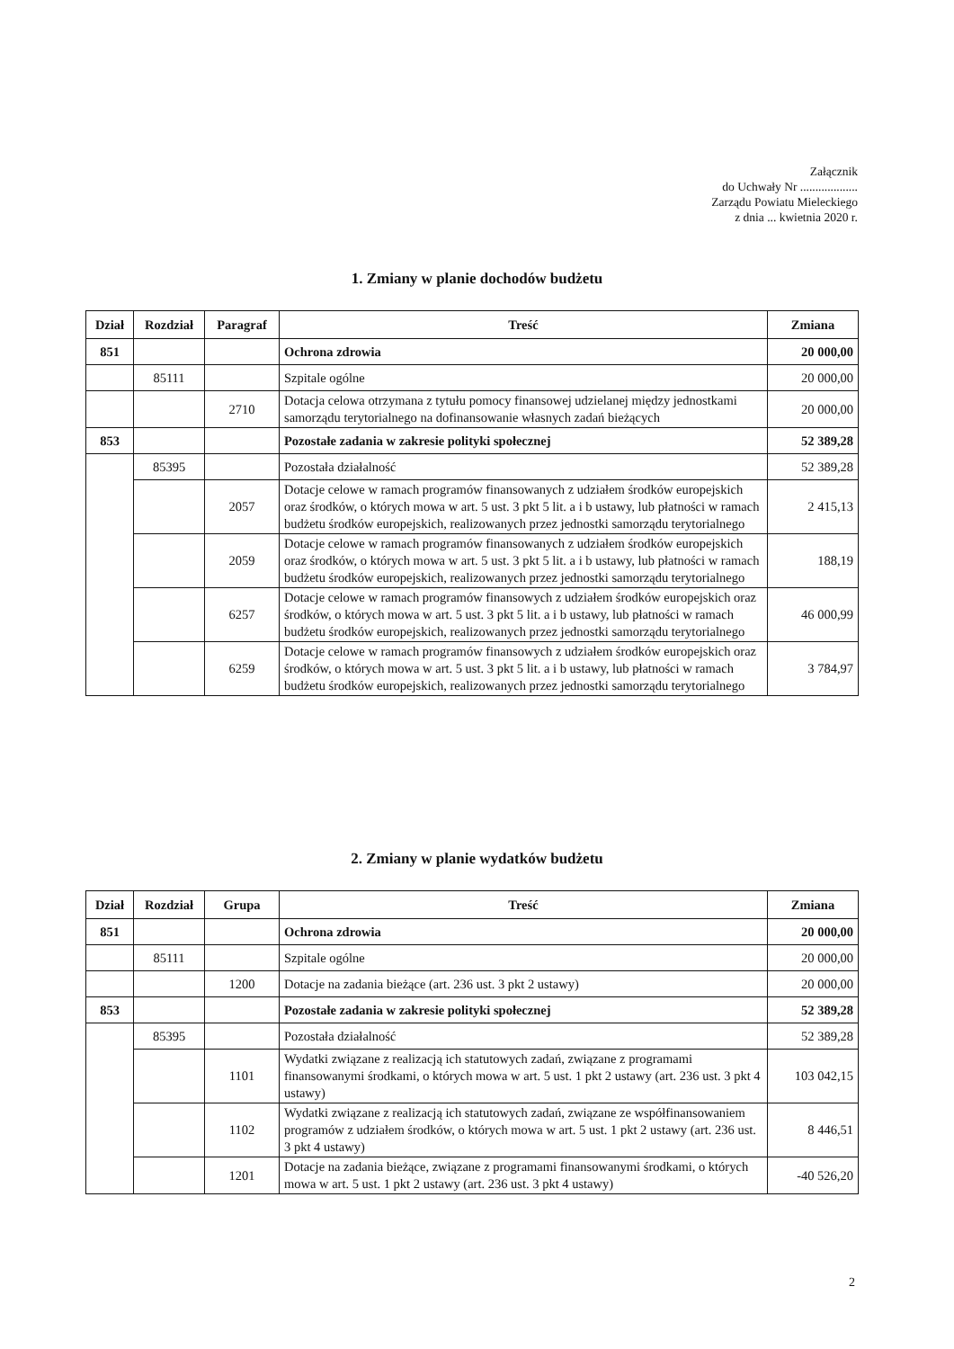Załącznik
do Uchwały Nr ...................
Zarządu Powiatu Mieleckiego
z dnia ... kwietnia 2020 r.
1. Zmiany w planie dochodów budżetu
| Dział | Rozdział | Paragraf | Treść | Zmiana |
| --- | --- | --- | --- | --- |
| 851 | | | Ochrona zdrowia | 20 000,00 |
| | 85111 | | Szpitale ogólne | 20 000,00 |
| | | 2710 | Dotacja celowa otrzymana z tytułu pomocy finansowej udzielanej między jednostkami samorządu terytorialnego na dofinansowanie własnych zadań bieżących | 20 000,00 |
| 853 | | | Pozostałe zadania w zakresie polityki społecznej | 52 389,28 |
| | 85395 | | Pozostała działalność | 52 389,28 |
| | | 2057 | Dotacje celowe w ramach programów finansowanych z udziałem środków europejskich oraz środków, o których mowa w art. 5 ust. 3 pkt 5 lit. a i b ustawy, lub płatności w ramach budżetu środków europejskich, realizowanych przez jednostki samorządu terytorialnego | 2 415,13 |
| | | 2059 | Dotacje celowe w ramach programów finansowanych z udziałem środków europejskich oraz środków, o których mowa w art. 5 ust. 3 pkt 5 lit. a i b ustawy, lub płatności w ramach budżetu środków europejskich, realizowanych przez jednostki samorządu terytorialnego | 188,19 |
| | | 6257 | Dotacje celowe w ramach programów finansowych z udziałem środków europejskich oraz środków, o których mowa w art. 5 ust. 3 pkt 5 lit. a i b ustawy, lub płatności w ramach budżetu środków europejskich, realizowanych przez jednostki samorządu terytorialnego | 46 000,99 |
| | | 6259 | Dotacje celowe w ramach programów finansowych z udziałem środków europejskich oraz środków, o których mowa w art. 5 ust. 3 pkt 5 lit. a i b ustawy, lub płatności w ramach budżetu środków europejskich, realizowanych przez jednostki samorządu terytorialnego | 3 784,97 |
2. Zmiany w planie wydatków budżetu
| Dział | Rozdział | Grupa | Treść | Zmiana |
| --- | --- | --- | --- | --- |
| 851 | | | Ochrona zdrowia | 20 000,00 |
| | 85111 | | Szpitale ogólne | 20 000,00 |
| | | 1200 | Dotacje na zadania bieżące (art. 236 ust. 3 pkt 2 ustawy) | 20 000,00 |
| 853 | | | Pozostałe zadania w zakresie polityki społecznej | 52 389,28 |
| | 85395 | | Pozostała działalność | 52 389,28 |
| | | 1101 | Wydatki związane z realizacją ich statutowych zadań, związane z programami finansowanymi środkami, o których mowa w art. 5 ust. 1 pkt 2 ustawy (art. 236 ust. 3 pkt 4 ustawy) | 103 042,15 |
| | | 1102 | Wydatki związane z realizacją ich statutowych zadań, związane ze współfinansowaniem programów z udziałem środków, o których mowa w art. 5 ust. 1 pkt 2 ustawy (art. 236 ust. 3 pkt 4 ustawy) | 8 446,51 |
| | | 1201 | Dotacje na zadania bieżące, związane z programami finansowanymi środkami, o których mowa w art. 5 ust. 1 pkt 2 ustawy (art. 236 ust. 3 pkt 4 ustawy) | -40 526,20 |
2